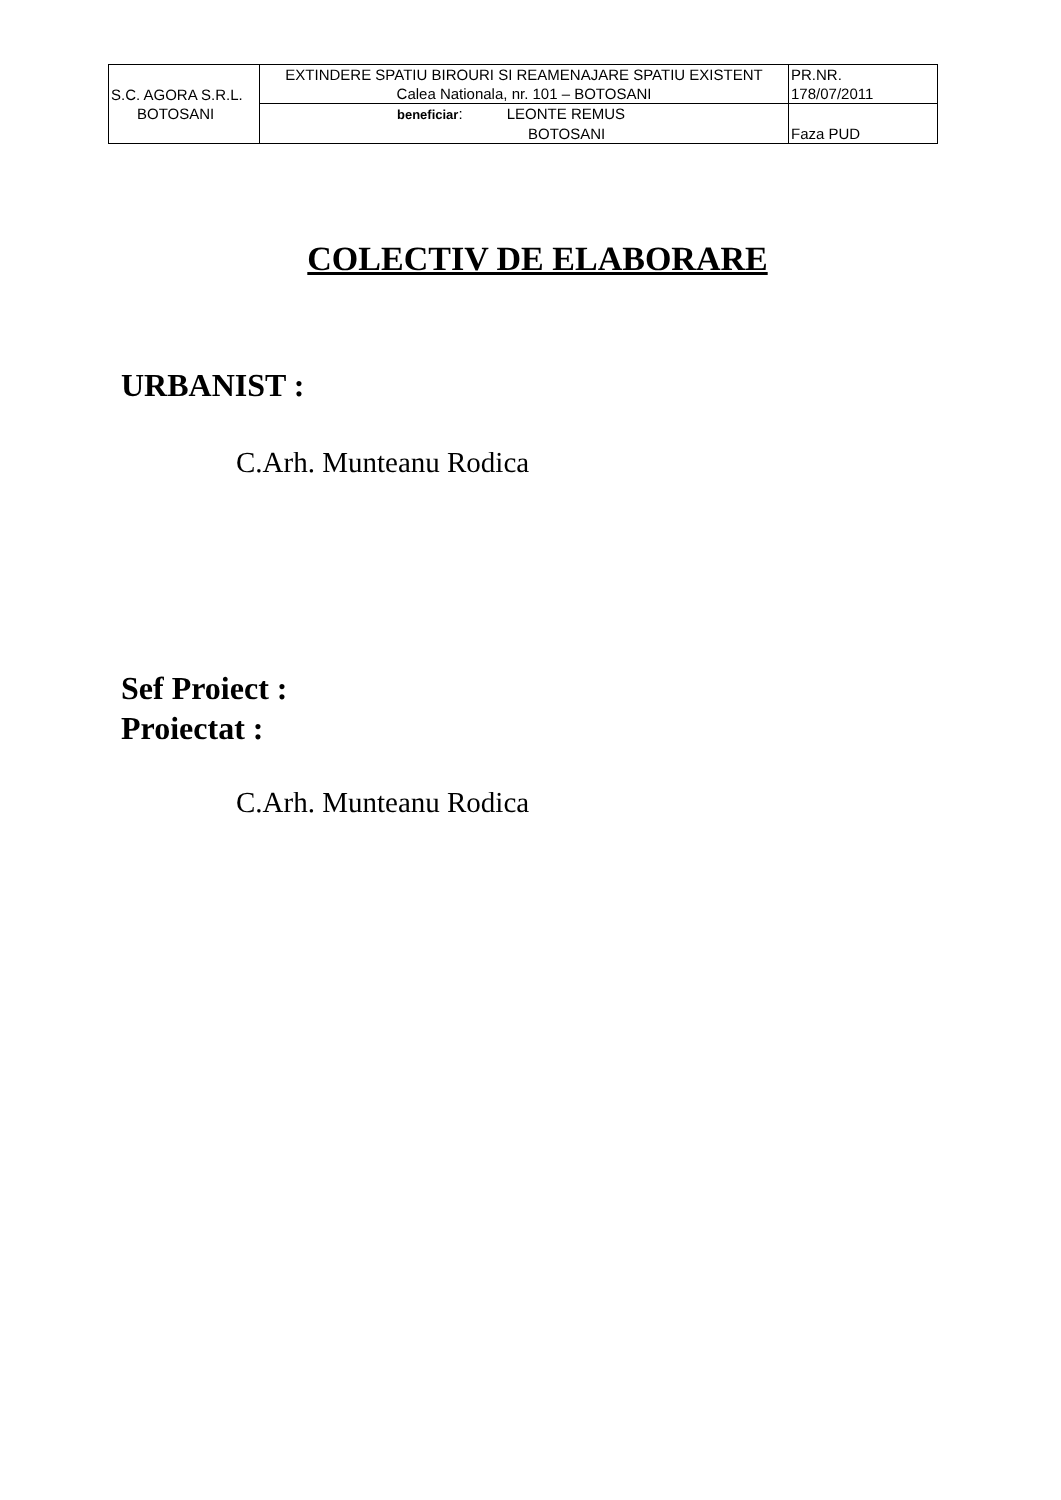| S.C. AGORA S.R.L. BOTOSANI | EXTINDERE SPATIU BIROURI SI REAMENAJARE SPATIU EXISTENT Calea Nationala, nr. 101 – BOTOSANI | PR.NR. 178/07/2011 |
| | beneficiar : LEONTE REMUS BOTOSANI | Faza PUD |
COLECTIV DE ELABORARE
URBANIST :
C.Arh. Munteanu Rodica
Sef Proiect :
Proiectat :
C.Arh. Munteanu Rodica